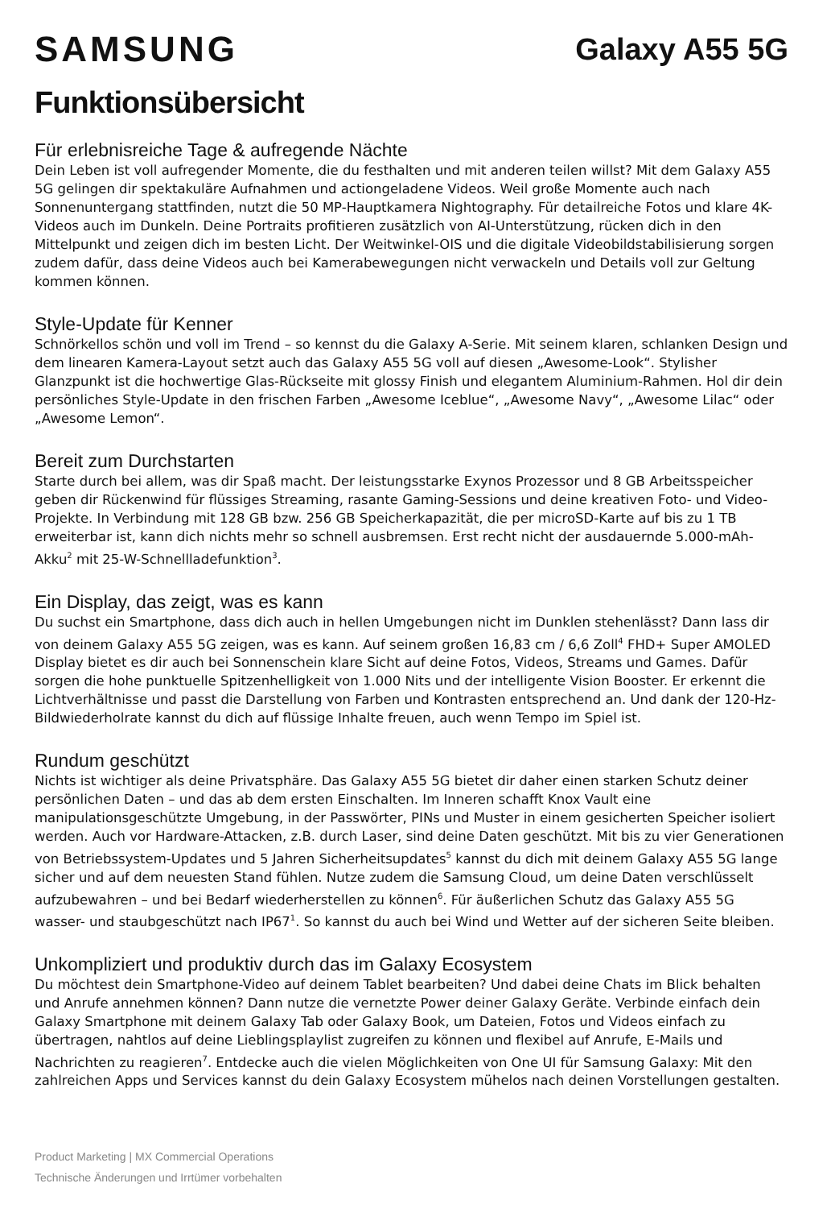SAMSUNG
Galaxy A55 5G
Funktionsübersicht
Für erlebnisreiche Tage & aufregende Nächte
Dein Leben ist voll aufregender Momente, die du festhalten und mit anderen teilen willst? Mit dem Galaxy A55 5G gelingen dir spektakuläre Aufnahmen und actiongeladene Videos. Weil große Momente auch nach Sonnenuntergang stattfinden, nutzt die 50 MP-Hauptkamera Nightography. Für detailreiche Fotos und klare 4K-Videos auch im Dunkeln. Deine Portraits profitieren zusätzlich von AI-Unterstützung, rücken dich in den Mittelpunkt und zeigen dich im besten Licht. Der Weitwinkel-OIS und die digitale Videobildstabilisierung sorgen zudem dafür, dass deine Videos auch bei Kamerabewegungen nicht verwackeln und Details voll zur Geltung kommen können.
Style-Update für Kenner
Schnörkellos schön und voll im Trend – so kennst du die Galaxy A-Serie. Mit seinem klaren, schlanken Design und dem linearen Kamera-Layout setzt auch das Galaxy A55 5G voll auf diesen „Awesome-Look“. Stylisher Glanzpunkt ist die hochwertige Glas-Rückseite mit glossy Finish und elegantem Aluminium-Rahmen. Hol dir dein persönliches Style-Update in den frischen Farben „Awesome Iceblue“, „Awesome Navy“, „Awesome Lilac“ oder „Awesome Lemon“.
Bereit zum Durchstarten
Starte durch bei allem, was dir Spaß macht. Der leistungsstarke Exynos Prozessor und 8 GB Arbeitsspeicher geben dir Rückenwind für flüssiges Streaming, rasante Gaming-Sessions und deine kreativen Foto- und Video-Projekte. In Verbindung mit 128 GB bzw. 256 GB Speicherkapazität, die per microSD-Karte auf bis zu 1 TB erweiterbar ist, kann dich nichts mehr so schnell ausbremsen. Erst recht nicht der ausdauernde 5.000-mAh-Akku<sup>2</sup> mit 25-W-Schnellladefunktion<sup>3</sup>.
Ein Display, das zeigt, was es kann
Du suchst ein Smartphone, dass dich auch in hellen Umgebungen nicht im Dunklen stehenlässt? Dann lass dir von deinem Galaxy A55 5G zeigen, was es kann. Auf seinem großen 16,83 cm / 6,6 Zoll<sup>4</sup> FHD+ Super AMOLED Display bietet es dir auch bei Sonnenschein klare Sicht auf deine Fotos, Videos, Streams und Games. Dafür sorgen die hohe punktuelle Spitzenhelligkeit von 1.000 Nits und der intelligente Vision Booster. Er erkennt die Lichtverhältnisse und passt die Darstellung von Farben und Kontrasten entsprechend an. Und dank der 120-Hz-Bildwiederholrate kannst du dich auf flüssige Inhalte freuen, auch wenn Tempo im Spiel ist.
Rundum geschützt
Nichts ist wichtiger als deine Privatsphäre. Das Galaxy A55 5G bietet dir daher einen starken Schutz deiner persönlichen Daten – und das ab dem ersten Einschalten. Im Inneren schafft Knox Vault eine manipulationsgeschützte Umgebung, in der Passwörter, PINs und Muster in einem gesicherten Speicher isoliert werden. Auch vor Hardware-Attacken, z.B. durch Laser, sind deine Daten geschützt. Mit bis zu vier Generationen von Betriebssystem-Updates und 5 Jahren Sicherheitsupdates<sup>5</sup> kannst du dich mit deinem Galaxy A55 5G lange sicher und auf dem neuesten Stand fühlen. Nutze zudem die Samsung Cloud, um deine Daten verschlüsselt aufzubewahren – und bei Bedarf wiederherstellen zu können<sup>6</sup>. Für äußerlichen Schutz das Galaxy A55 5G wasser- und staubgeschützt nach IP67<sup>1</sup>. So kannst du auch bei Wind und Wetter auf der sicheren Seite bleiben.
Unkompliziert und produktiv durch das im Galaxy Ecosystem
Du möchtest dein Smartphone-Video auf deinem Tablet bearbeiten? Und dabei deine Chats im Blick behalten und Anrufe annehmen können? Dann nutze die vernetzte Power deiner Galaxy Geräte. Verbinde einfach dein Galaxy Smartphone mit deinem Galaxy Tab oder Galaxy Book, um Dateien, Fotos und Videos einfach zu übertragen, nahtlos auf deine Lieblingsplaylist zugreifen zu können und flexibel auf Anrufe, E-Mails und Nachrichten zu reagieren<sup>7</sup>. Entdecke auch die vielen Möglichkeiten von One UI für Samsung Galaxy: Mit den zahlreichen Apps und Services kannst du dein Galaxy Ecosystem mühelos nach deinen Vorstellungen gestalten.
Product Marketing | MX Commercial Operations
Technische Änderungen und Irrtümer vorbehalten